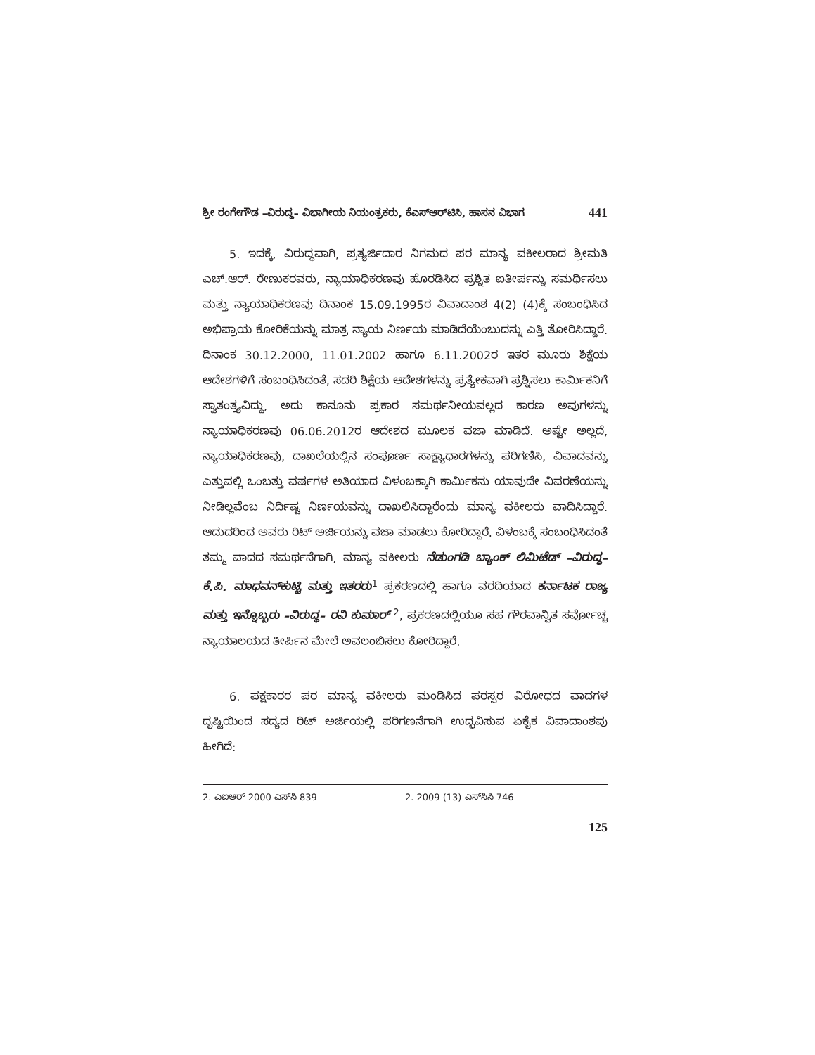ಶ್ರೀ ರಂಗೇಗೌಡ –ವಿರುದ್ಧ– ವಿಭಾಗೀಯ ನಿಯಂತ್ರಕರು, ಕೆಎಸ್‌ಆರ್‌ಟಿಸಿ, ಹಾಸನ ವಿಭಾಗ 441
5. ಇದಕ್ಕೆ, ವಿರುದ್ಧವಾಗಿ, ಪ್ರತ್ಯರ್ಜಿದಾರ ನಿಗಮದ ಪರ ಮಾನ್ಯ ವಕೀಲರಾದ ಶ್ರೀಮತಿ ಎಚ್.ಆರ್. ರೇಣುಕರವರು, ನ್ಯಾಯಾಧಿಕರಣವು ಹೊರಡಿಸಿದ ಪ್ರಶ್ನಿತ ಐತೀರ್ಪನ್ನು ಸಮರ್ಥಿಸಲು ಮತ್ತು ನ್ಯಾಯಾಧಿಕರಣವು ದಿನಾಂಕ 15.09.1995ರ ವಿವಾದಾಂಶ 4(2) (4)ಕ್ಕೆ ಸಂಬಂಧಿಸಿದ ಅಭಿಪ್ರಾಯ ಕೋರಿಕೆಯನ್ನು ಮಾತ್ರ ನ್ಯಾಯ ನಿರ್ಣಯ ಮಾಡಿದೆಯೆಂಬುದನ್ನು ಎತ್ತಿ ತೋರಿಸಿದ್ದಾರೆ. ದಿನಾಂಕ 30.12.2000, 11.01.2002 ಹಾಗೂ 6.11.2002ರ ಇತರ ಮೂರು ಶಿಕ್ಷೆಯ ಆದೇಶಗಳಿಗೆ ಸಂಬಂಧಿಸಿದಂತೆ, ಸದರಿ ಶಿಕ್ಷೆಯ ಆದೇಶಗಳನ್ನು ಪ್ರತ್ಯೇಕವಾಗಿ ಪ್ರಶ್ನಿಸಲು ಕಾರ್ಮಿಕನಿಗೆ ಸ್ವಾತಂತ್ರ್ಯವಿದ್ದು, ಅದು ಕಾನೂನು ಪ್ರಕಾರ ಸಮರ್ಥನೀಯವಲ್ಲದ ಕಾರಣ ಅವುಗಳನ್ನು ನ್ಯಾಯಾಧಿಕರಣವು 06.06.2012ರ ಆದೇಶದ ಮೂಲಕ ವಜಾ ಮಾಡಿದೆ. ಅಷ್ಟೇ ಅಲ್ಲದೆ, ನ್ಯಾಯಾಧಿಕರಣವು, ದಾಖಲೆಯಲ್ಲಿನ ಸಂಪೂರ್ಣ ಸಾಕ್ಷ್ಯಾಧಾರಗಳನ್ನು ಪರಿಗಣಿಸಿ, ವಿವಾದವನ್ನು ಎತ್ತುವಲ್ಲಿ ಒಂಬತ್ತು ವರ್ಷಗಳ ಅತಿಯಾದ ವಿಳಂಬಕ್ಕಾಗಿ ಕಾರ್ಮಿಕನು ಯಾವುದೇ ವಿವರಣೆಯನ್ನು ನೀಡಿಲ್ಲವೆಂಬ ನಿರ್ದಿಷ್ಟ ನಿರ್ಣಯವನ್ನು ದಾಖಲಿಸಿದ್ದಾರೆಂದು ಮಾನ್ಯ ವಕೀಲರು ವಾದಿಸಿದ್ದಾರೆ. ಆದುದರಿಂದ ಅವರು ರಿಟ್ ಅರ್ಜಿಯನ್ನು ವಜಾ ಮಾಡಲು ಕೋರಿದ್ದಾರೆ. ವಿಳಂಬಕ್ಕೆ ಸಂಬಂಧಿಸಿದಂತೆ ತಮ್ಮ ವಾದದ ಸಮರ್ಥನೆಗಾಗಿ, ಮಾನ್ಯ ವಕೀಲರು ನೆಡುಂಗಡಿ ಬ್ಯಾಂಕ್ ಲಿಮಿಟೆಡ್ –ವಿರುದ್ಧ– ಕೆ.ಪಿ. ಮಾಧವನ್‌ಕುಟ್ಟಿ ಮತ್ತು ಇತರರು<sup>1</sup> ಪ್ರಕರಣದಲ್ಲಿ ಹಾಗೂ ವರದಿಯಾದ ಕರ್ನಾಟಕ ರಾಜ್ಯ ಮತ್ತು ಇನ್ನೊಬ್ಬರು –ವಿರುದ್ಧ– ರವಿ ಕುಮಾರ್ <sup>2</sup>, ಪ್ರಕರಣದಲ್ಲಿಯೂ ಸಹ ಗೌರವಾನ್ವಿತ ಸರ್ವೋಚ್ಚ ನ್ಯಾಯಾಲಯದ ತೀರ್ಪಿನ ಮೇಲೆ ಅವಲಂಬಿಸಲು ಕೋರಿದ್ದಾರೆ.
6. ಪಕ್ಷಕಾರರ ಪರ ಮಾನ್ಯ ವಕೀಲರು ಮಂಡಿಸಿದ ಪರಸ್ಪರ ವಿರೋಧದ ವಾದಗಳ ದೃಷ್ಟಿಯಿಂದ ಸದ್ಯದ ರಿಟ್ ಅರ್ಜಿಯಲ್ಲಿ ಪರಿಗಣನೆಗಾಗಿ ಉದ್ಭವಿಸುವ ಏಕೈಕ ವಿವಾದಾಂಶವು ಹೀಗಿದೆ:
2. ಎಐಆರ್ 2000 ಎಸ್‌ಸಿ 839 2. 2009 (13) ಎಸ್‌ಸಿಸಿ 746
125